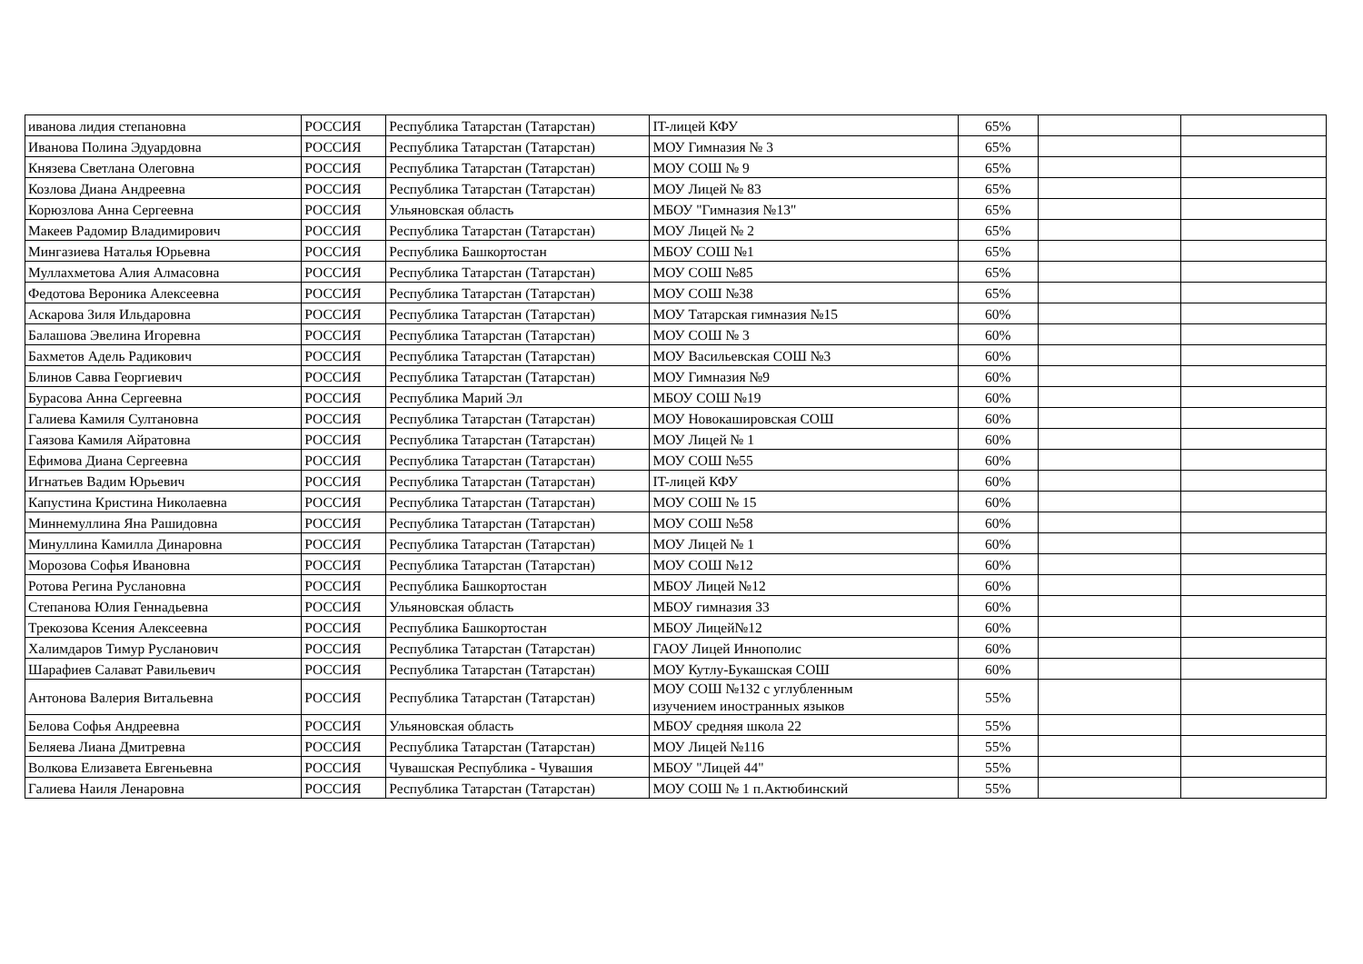| иванова лидия степановна | РОССИЯ | Республика Татарстан (Татарстан) | IT-лицей КФУ | 65% | | |
| Иванова Полина Эдуардовна | РОССИЯ | Республика Татарстан (Татарстан) | МОУ Гимназия № 3 | 65% | | |
| Князева Светлана Олеговна | РОССИЯ | Республика Татарстан (Татарстан) | МОУ СОШ № 9 | 65% | | |
| Козлова Диана Андреевна | РОССИЯ | Республика Татарстан (Татарстан) | МОУ Лицей № 83 | 65% | | |
| Корюзлова Анна Сергеевна | РОССИЯ | Ульяновская область | МБОУ "Гимназия №13" | 65% | | |
| Макеев Радомир Владимирович | РОССИЯ | Республика Татарстан (Татарстан) | МОУ Лицей № 2 | 65% | | |
| Мингазиева Наталья Юрьевна | РОССИЯ | Республика Башкортостан | МБОУ СОШ №1 | 65% | | |
| Муллахметова Алия Алмасовна | РОССИЯ | Республика Татарстан (Татарстан) | МОУ СОШ №85 | 65% | | |
| Федотова Вероника Алексеевна | РОССИЯ | Республика Татарстан (Татарстан) | МОУ СОШ №38 | 65% | | |
| Аскарова Зиля Ильдаровна | РОССИЯ | Республика Татарстан (Татарстан) | МОУ Татарская гимназия №15 | 60% | | |
| Балашова Эвелина Игоревна | РОССИЯ | Республика Татарстан (Татарстан) | МОУ СОШ № 3 | 60% | | |
| Бахметов Адель Радикович | РОССИЯ | Республика Татарстан (Татарстан) | МОУ Васильевская СОШ №3 | 60% | | |
| Блинов Савва Георгиевич | РОССИЯ | Республика Татарстан (Татарстан) | МОУ Гимназия №9 | 60% | | |
| Бурасова Анна Сергеевна | РОССИЯ | Республика Марий Эл | МБОУ СОШ №19 | 60% | | |
| Галиева Камиля Султановна | РОССИЯ | Республика Татарстан (Татарстан) | МОУ Новокашировская СОШ | 60% | | |
| Гаязова Камиля Айратовна | РОССИЯ | Республика Татарстан (Татарстан) | МОУ Лицей № 1 | 60% | | |
| Ефимова Диана Сергеевна | РОССИЯ | Республика Татарстан (Татарстан) | МОУ СОШ №55 | 60% | | |
| Игнатьев Вадим Юрьевич | РОССИЯ | Республика Татарстан (Татарстан) | IT-лицей КФУ | 60% | | |
| Капустина Кристина Николаевна | РОССИЯ | Республика Татарстан (Татарстан) | МОУ СОШ № 15 | 60% | | |
| Миннемуллина Яна Рашидовна | РОССИЯ | Республика Татарстан (Татарстан) | МОУ СОШ №58 | 60% | | |
| Минуллина Камилла Динаровна | РОССИЯ | Республика Татарстан (Татарстан) | МОУ Лицей № 1 | 60% | | |
| Морозова Софья Ивановна | РОССИЯ | Республика Татарстан (Татарстан) | МОУ СОШ №12 | 60% | | |
| Ротова Регина Руслановна | РОССИЯ | Республика Башкортостан | МБОУ Лицей №12 | 60% | | |
| Степанова Юлия Геннадьевна | РОССИЯ | Ульяновская область | МБОУ гимназия 33 | 60% | | |
| Трекозова Ксения Алексеевна | РОССИЯ | Республика Башкортостан | МБОУ Лицей№12 | 60% | | |
| Халимдаров Тимур Русланович | РОССИЯ | Республика Татарстан (Татарстан) | ГАОУ Лицей Иннополис | 60% | | |
| Шарафиев Салават Равильевич | РОССИЯ | Республика Татарстан (Татарстан) | МОУ Кутлу-Букашская СОШ | 60% | | |
| Антонова Валерия Витальевна | РОССИЯ | Республика Татарстан (Татарстан) | МОУ СОШ №132 с углубленным изучением иностранных языков | 55% | | |
| Белова Софья Андреевна | РОССИЯ | Ульяновская область | МБОУ средняя школа 22 | 55% | | |
| Беляева Лиана Дмитревна | РОССИЯ | Республика Татарстан (Татарстан) | МОУ Лицей №116 | 55% | | |
| Волкова Елизавета Евгеньевна | РОССИЯ | Чувашская Республика - Чувашия | МБОУ "Лицей 44" | 55% | | |
| Галиева Наиля Ленаровна | РОССИЯ | Республика Татарстан (Татарстан) | МОУ СОШ № 1 п.Актюбинский | 55% | | |